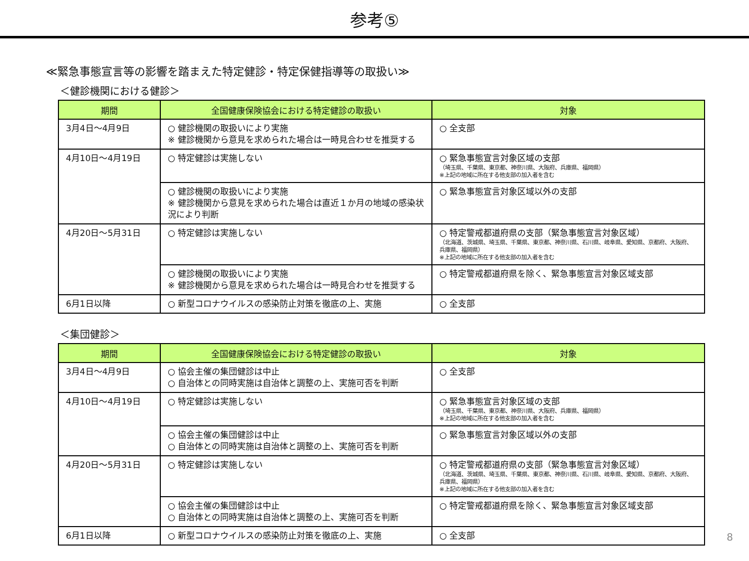参考⑤
≪緊急事態宣言等の影響を踏まえた特定健診・特定保健指導等の取扱い≫
＜健診機関における健診＞
| 期間 | 全国健康保険協会における特定健診の取扱い | 対象 |
| --- | --- | --- |
| 3月4日～4月9日 | ○ 健診機関の取扱いにより実施 ※ 健診機関から意見を求められた場合は一時見合わせを推奨する | ○ 全支部 |
| 4月10日～4月19日 | ○ 特定健診は実施しない | ○ 緊急事態宣言対象区域の支部 （埼玉県、千葉県、東京都、神奈川県、大阪府、兵庫県、福岡県） ※上記の地域に所在する他支部の加入者を含む |
| | ○ 健診機関の取扱いにより実施 ※ 健診機関から意見を求められた場合は直近１か月の地域の感染状況により判断 | ○ 緊急事態宣言対象区域以外の支部 |
| 4月20日～5月31日 | ○ 特定健診は実施しない | ○ 特定警戒都道府県の支部（緊急事態宣言対象区域） （北海道、茨城県、埼玉県、千葉県、東京都、神奈川県、石川県、岐阜県、愛知県、京都府、大阪府、兵庫県、福岡県） ※上記の地域に所在する他支部の加入者を含む |
| | ○ 健診機関の取扱いにより実施 ※ 健診機関から意見を求められた場合は一時見合わせを推奨する | ○ 特定警戒都道府県を除く、緊急事態宣言対象区域支部 |
| 6月1日以降 | ○ 新型コロナウイルスの感染防止対策を徹底の上、実施 | ○ 全支部 |
＜集団健診＞
| 期間 | 全国健康保険協会における特定健診の取扱い | 対象 |
| --- | --- | --- |
| 3月4日～4月9日 | ○ 協会主催の集団健診は中止 ○ 自治体との同時実施は自治体と調整の上、実施可否を判断 | ○ 全支部 |
| 4月10日～4月19日 | ○ 特定健診は実施しない | ○ 緊急事態宣言対象区域の支部 （埼玉県、千葉県、東京都、神奈川県、大阪府、兵庫県、福岡県） ※上記の地域に所在する他支部の加入者を含む |
| | ○ 協会主催の集団健診は中止 ○ 自治体との同時実施は自治体と調整の上、実施可否を判断 | ○ 緊急事態宣言対象区域以外の支部 |
| 4月20日～5月31日 | ○ 特定健診は実施しない | ○ 特定警戒都道府県の支部（緊急事態宣言対象区域） （北海道、茨城県、埼玉県、千葉県、東京都、神奈川県、石川県、岐阜県、愛知県、京都府、大阪府、兵庫県、福岡県） ※上記の地域に所在する他支部の加入者を含む |
| | ○ 協会主催の集団健診は中止 ○ 自治体との同時実施は自治体と調整の上、実施可否を判断 | ○ 特定警戒都道府県を除く、緊急事態宣言対象区域支部 |
| 6月1日以降 | ○ 新型コロナウイルスの感染防止対策を徹底の上、実施 | ○ 全支部 |
8